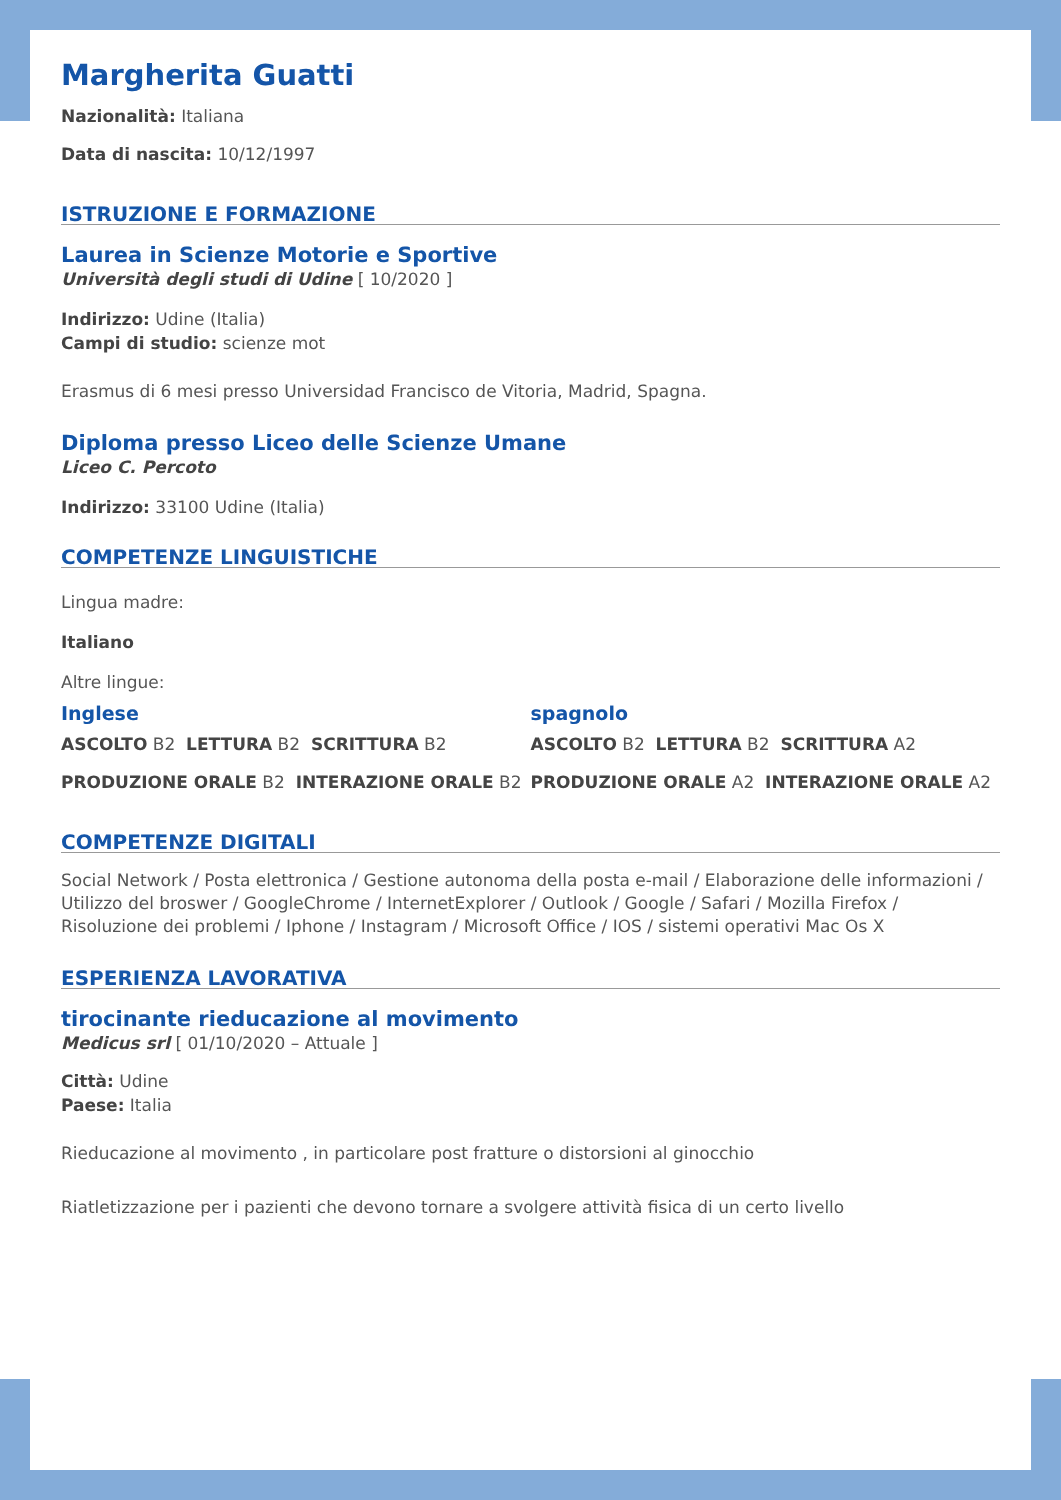Margherita Guatti
Nazionalità: Italiana
Data di nascita: 10/12/1997
ISTRUZIONE E FORMAZIONE
Laurea in Scienze Motorie e Sportive
Università degli studi di Udine [ 10/2020 ]
Indirizzo: Udine (Italia)
Campi di studio: scienze mot
Erasmus di 6 mesi presso Universidad Francisco de Vitoria, Madrid, Spagna.
Diploma presso Liceo delle Scienze Umane
Liceo C. Percoto
Indirizzo: 33100 Udine (Italia)
COMPETENZE LINGUISTICHE
Lingua madre:
Italiano
Altre lingue:
Inglese
ASCOLTO B2 LETTURA B2 SCRITTURA B2
PRODUZIONE ORALE B2 INTERAZIONE ORALE B2
spagnolo
ASCOLTO B2 LETTURA B2 SCRITTURA A2
PRODUZIONE ORALE A2 INTERAZIONE ORALE A2
COMPETENZE DIGITALI
Social Network / Posta elettronica / Gestione autonoma della posta e-mail / Elaborazione delle informazioni / Utilizzo del broswer / GoogleChrome / InternetExplorer / Outlook / Google / Safari / Mozilla Firefox / Risoluzione dei problemi / Iphone / Instagram / Microsoft Office / IOS / sistemi operativi Mac Os X
ESPERIENZA LAVORATIVA
tirocinante rieducazione al movimento
Medicus srl [ 01/10/2020 – Attuale ]
Città: Udine
Paese: Italia
Rieducazione al movimento , in particolare post fratture o distorsioni al ginocchio
Riatletizzazione per i pazienti che devono tornare a svolgere attività fisica di un certo livello